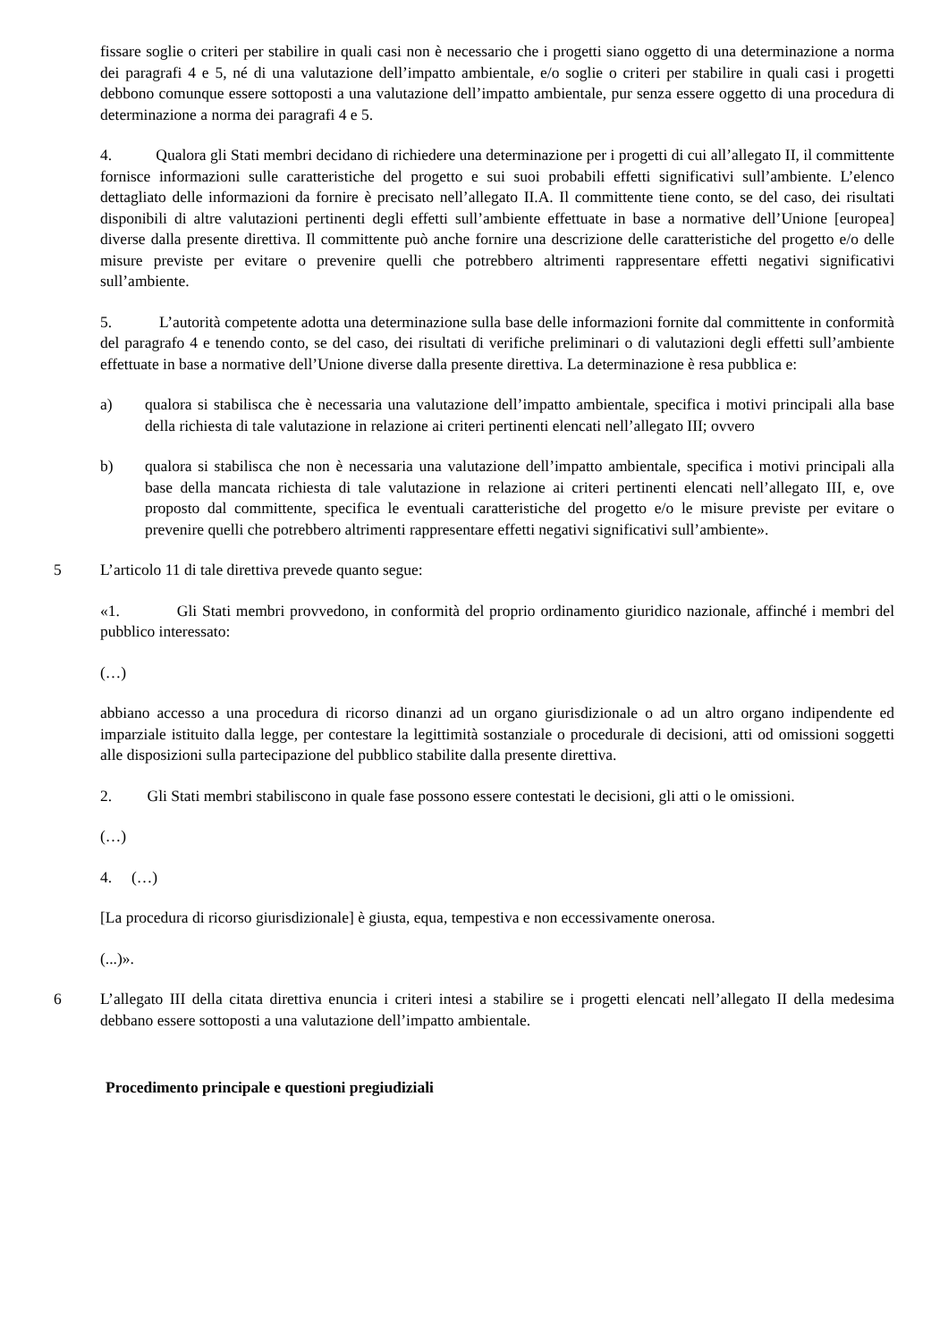fissare soglie o criteri per stabilire in quali casi non è necessario che i progetti siano oggetto di una determinazione a norma dei paragrafi 4 e 5, né di una valutazione dell’impatto ambientale, e/o soglie o criteri per stabilire in quali casi i progetti debbono comunque essere sottoposti a una valutazione dell’impatto ambientale, pur senza essere oggetto di una procedura di determinazione a norma dei paragrafi 4 e 5.
4. Qualora gli Stati membri decidano di richiedere una determinazione per i progetti di cui all’allegato II, il committente fornisce informazioni sulle caratteristiche del progetto e sui suoi probabili effetti significativi sull’ambiente. L’elenco dettagliato delle informazioni da fornire è precisato nell’allegato II.A. Il committente tiene conto, se del caso, dei risultati disponibili di altre valutazioni pertinenti degli effetti sull’ambiente effettuate in base a normative dell’Unione [europea] diverse dalla presente direttiva. Il committente può anche fornire una descrizione delle caratteristiche del progetto e/o delle misure previste per evitare o prevenire quelli che potrebbero altrimenti rappresentare effetti negativi significativi sull’ambiente.
5. L’autorità competente adotta una determinazione sulla base delle informazioni fornite dal committente in conformità del paragrafo 4 e tenendo conto, se del caso, dei risultati di verifiche preliminari o di valutazioni degli effetti sull’ambiente effettuate in base a normative dell’Unione diverse dalla presente direttiva. La determinazione è resa pubblica e:
a) qualora si stabilisca che è necessaria una valutazione dell’impatto ambientale, specifica i motivi principali alla base della richiesta di tale valutazione in relazione ai criteri pertinenti elencati nell’allegato III; ovvero
b) qualora si stabilisca che non è necessaria una valutazione dell’impatto ambientale, specifica i motivi principali alla base della mancata richiesta di tale valutazione in relazione ai criteri pertinenti elencati nell’allegato III, e, ove proposto dal committente, specifica le eventuali caratteristiche del progetto e/o le misure previste per evitare o prevenire quelli che potrebbero altrimenti rappresentare effetti negativi significativi sull’ambiente».
5 L’articolo 11 di tale direttiva prevede quanto segue:
«1. Gli Stati membri provvedono, in conformità del proprio ordinamento giuridico nazionale, affinché i membri del pubblico interessato:
(…)
abbiano accesso a una procedura di ricorso dinanzi ad un organo giurisdizionale o ad un altro organo indipendente ed imparziale istituito dalla legge, per contestare la legittimità sostanziale o procedurale di decisioni, atti od omissioni soggetti alle disposizioni sulla partecipazione del pubblico stabilite dalla presente direttiva.
2. Gli Stati membri stabiliscono in quale fase possono essere contestati le decisioni, gli atti o le omissioni.
(…)
4. (…)
[La procedura di ricorso giurisdizionale] è giusta, equa, tempestiva e non eccessivamente onerosa.
(...)».
6 L’allegato III della citata direttiva enuncia i criteri intesi a stabilire se i progetti elencati nell’allegato II della medesima debbano essere sottoposti a una valutazione dell’impatto ambientale.
Procedimento principale e questioni pregiudiziali